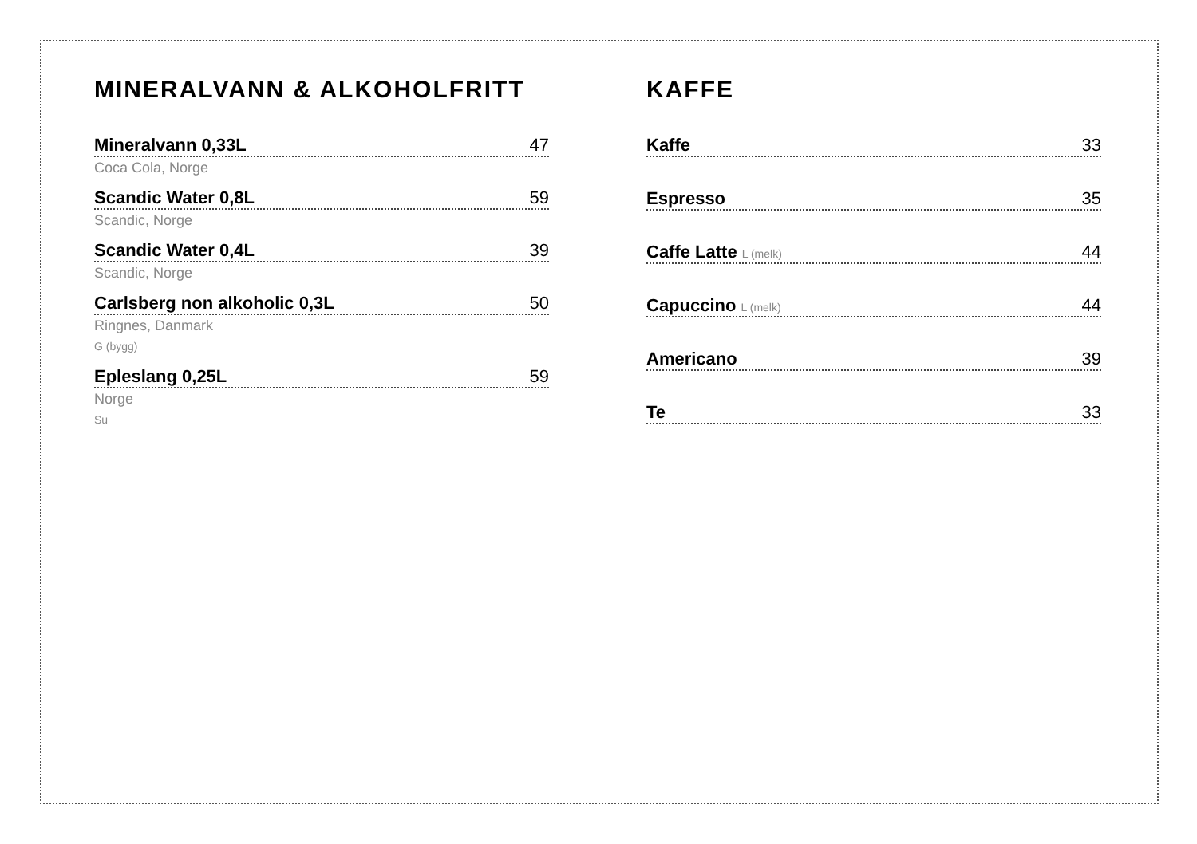MINERALVANN & ALKOHOLFRITT
Mineralvann 0,33L 47
Coca Cola, Norge
Scandic Water 0,8L 59
Scandic, Norge
Scandic Water 0,4L 39
Scandic, Norge
Carlsberg non alkoholic 0,3L 50
Ringnes, Danmark
G (bygg)
Epleslang 0,25L 59
Norge
Su
KAFFE
Kaffe 33
Espresso 35
Caffe Latte L (melk) 44
Capuccino L (melk) 44
Americano 39
Te 33